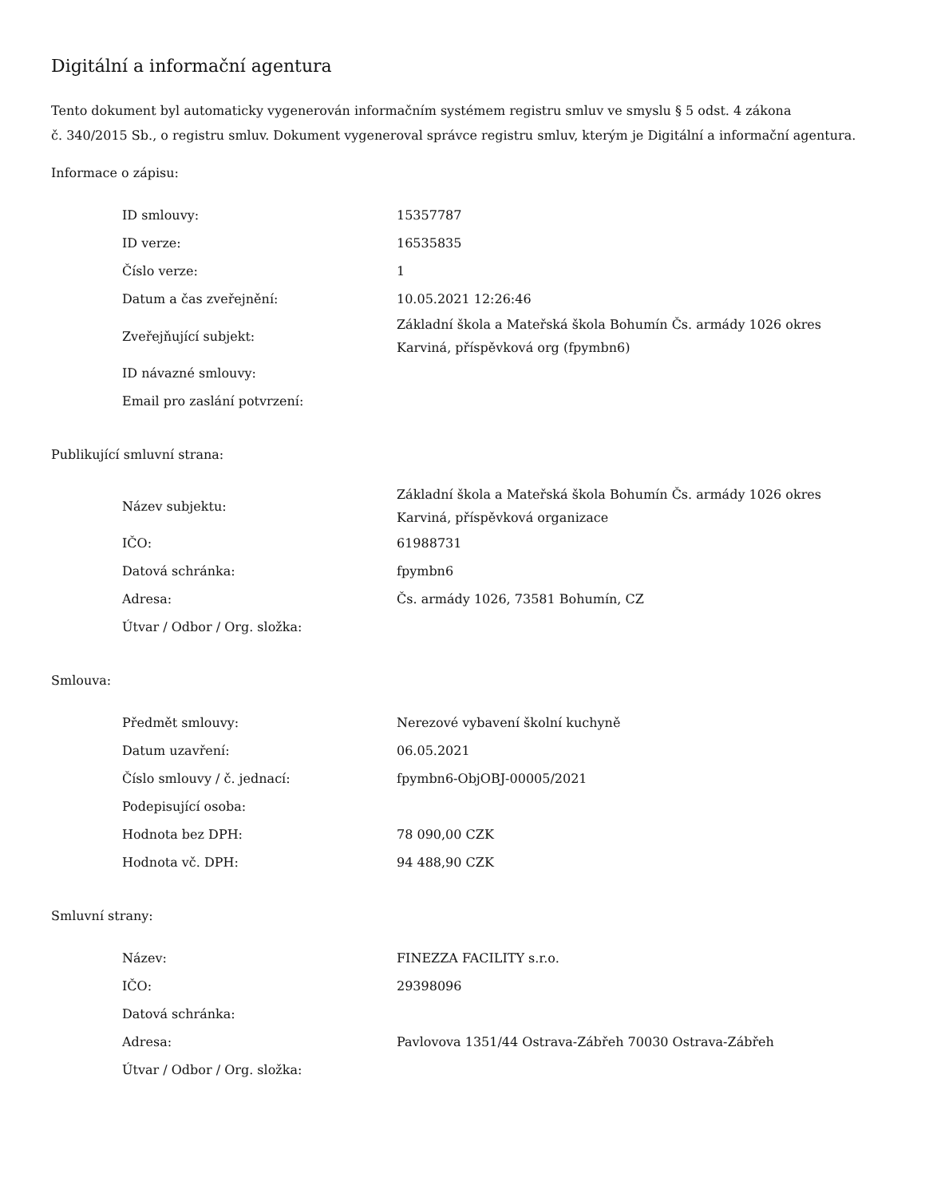Digitální a informační agentura
Tento dokument byl automaticky vygenerován informačním systémem registru smluv ve smyslu § 5 odst. 4 zákona
č. 340/2015 Sb., o registru smluv. Dokument vygeneroval správce registru smluv, kterým je Digitální a informační agentura.
Informace o zápisu:
| ID smlouvy: | 15357787 |
| ID verze: | 16535835 |
| Číslo verze: | 1 |
| Datum a čas zveřejnění: | 10.05.2021 12:26:46 |
| Zveřejňující subjekt: | Základní škola a Mateřská škola Bohumín Čs. armády 1026 okres Karviná, příspěvková org (fpymbn6) |
| ID návazné smlouvy: | |
| Email pro zaslání potvrzení: | |
Publikující smluvní strana:
| Název subjektu: | Základní škola a Mateřská škola Bohumín Čs. armády 1026 okres Karviná, příspěvková organizace |
| IČO: | 61988731 |
| Datová schránka: | fpymbn6 |
| Adresa: | Čs. armády 1026, 73581 Bohumín, CZ |
| Útvar / Odbor / Org. složka: | |
Smlouva:
| Předmět smlouvy: | Nerezové vybavení školní kuchyně |
| Datum uzavření: | 06.05.2021 |
| Číslo smlouvy / č. jednací: | fpymbn6-ObjOBJ-00005/2021 |
| Podepisující osoba: | |
| Hodnota bez DPH: | 78 090,00 CZK |
| Hodnota vč. DPH: | 94 488,90 CZK |
Smluvní strany:
| Název: | FINEZZA FACILITY s.r.o. |
| IČO: | 29398096 |
| Datová schránka: | |
| Adresa: | Pavlovova 1351/44 Ostrava-Zábřeh 70030 Ostrava-Zábřeh |
| Útvar / Odbor / Org. složka: | |